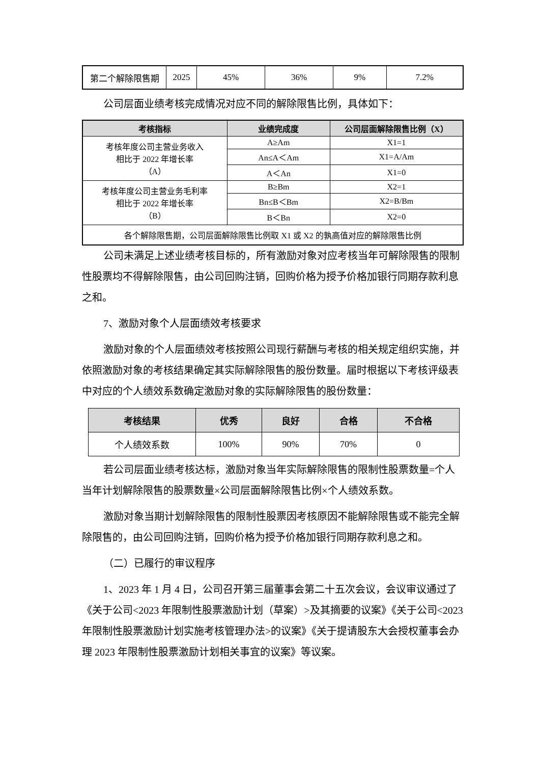| 第二个解除限售期 | 2025 | 45% | 36% | 9% | 7.2% |
公司层面业绩考核完成情况对应不同的解除限售比例，具体如下：
| 考核指标 | 业绩完成度 | 公司层面解除限售比例（X） |
| --- | --- | --- |
| 考核年度公司主营业务收入 相比于 2022 年增长率 （A） | A≥Am | X1=1 |
| | An≤A＜Am | X1=A/Am |
| | A＜An | X1=0 |
| 考核年度公司主营业务毛利率 相比于 2022 年增长率 （B） | B≥Bm | X2=1 |
| | Bn≤B＜Bm | X2=B/Bm |
| | B＜Bn | X2=0 |
| 各个解除限售期，公司层面解除限售比例取 X1 或 X2 的孰高值对应的解除限售比例 | | |
公司未满足上述业绩考核目标的，所有激励对象对应考核当年可解除限售的限制性股票均不得解除限售，由公司回购注销，回购价格为授予价格加银行同期存款利息之和。
7、激励对象个人层面绩效考核要求
激励对象的个人层面绩效考核按照公司现行薪酬与考核的相关规定组织实施，并依照激励对象的考核结果确定其实际解除限售的股份数量。届时根据以下考核评级表中对应的个人绩效系数确定激励对象的实际解除限售的股份数量：
| 考核结果 | 优秀 | 良好 | 合格 | 不合格 |
| --- | --- | --- | --- | --- |
| 个人绩效系数 | 100% | 90% | 70% | 0 |
若公司层面业绩考核达标，激励对象当年实际解除限售的限制性股票数量=个人当年计划解除限售的股票数量×公司层面解除限售比例×个人绩效系数。
激励对象当期计划解除限售的限制性股票因考核原因不能解除限售或不能完全解除限售的，由公司回购注销，回购价格为授予价格加银行同期存款利息之和。
（二）已履行的审议程序
1、2023 年 1 月 4 日，公司召开第三届董事会第二十五次会议，会议审议通过了《关于公司<2023 年限制性股票激励计划（草案）>及其摘要的议案》《关于公司<2023 年限制性股票激励计划实施考核管理办法>的议案》《关于提请股东大会授权董事会办理 2023 年限制性股票激励计划相关事宜的议案》等议案。